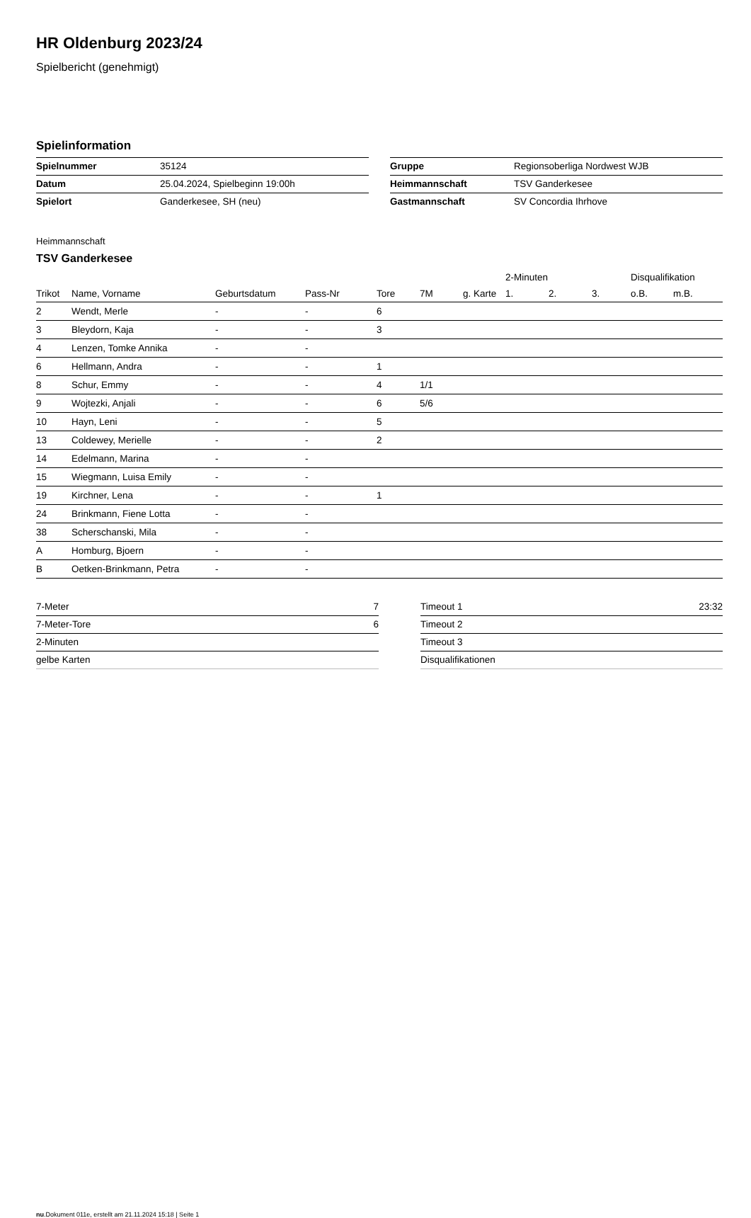HR Oldenburg 2023/24
Spielbericht (genehmigt)
Spielinformation
| Spielnummer | 35124 |
| Datum | 25.04.2024, Spielbeginn 19:00h |
| Spielort | Ganderkesee, SH (neu) |
| Gruppe | Regionsoberliga Nordwest WJB |
| Heimmannschaft | TSV Ganderkesee |
| Gastmannschaft | SV Concordia Ihrhove |
Heimmannschaft
TSV Ganderkesee
| | | | | | | | 2-Minuten | | | Disqualifikation | |
| --- | --- | --- | --- | --- | --- | --- | --- | --- | --- | --- | --- |
| Trikot | Name, Vorname | Geburtsdatum | Pass-Nr | Tore | 7M | g. Karte | 1. | 2. | 3. | o.B. | m.B. |
| 2 | Wendt, Merle | - | - | 6 | | | | | | | |
| 3 | Bleydorn, Kaja | - | - | 3 | | | | | | | |
| 4 | Lenzen, Tomke Annika | - | - | | | | | | | | |
| 6 | Hellmann, Andra | - | - | 1 | | | | | | | |
| 8 | Schur, Emmy | - | - | 4 | 1/1 | | | | | | |
| 9 | Wojtezki, Anjali | - | - | 6 | 5/6 | | | | | | |
| 10 | Hayn, Leni | - | - | 5 | | | | | | | |
| 13 | Coldewey, Merielle | - | - | 2 | | | | | | | |
| 14 | Edelmann, Marina | - | - | | | | | | | | |
| 15 | Wiegmann, Luisa Emily | - | - | | | | | | | | |
| 19 | Kirchner, Lena | - | - | 1 | | | | | | | |
| 24 | Brinkmann, Fiene Lotta | - | - | | | | | | | | |
| 38 | Scherschanski, Mila | - | - | | | | | | | | |
| A | Homburg, Bjoern | - | - | | | | | | | | |
| B | Oetken-Brinkmann, Petra | - | - | | | | | | | | |
| 7-Meter | 7 |
| 7-Meter-Tore | 6 |
| 2-Minuten | |
| gelbe Karten | |
| Timeout 1 | 23:32 |
| Timeout 2 | |
| Timeout 3 | |
| Disqualifikationen | |
nu.Dokument 011e, erstellt am 21.11.2024 15:18 | Seite 1